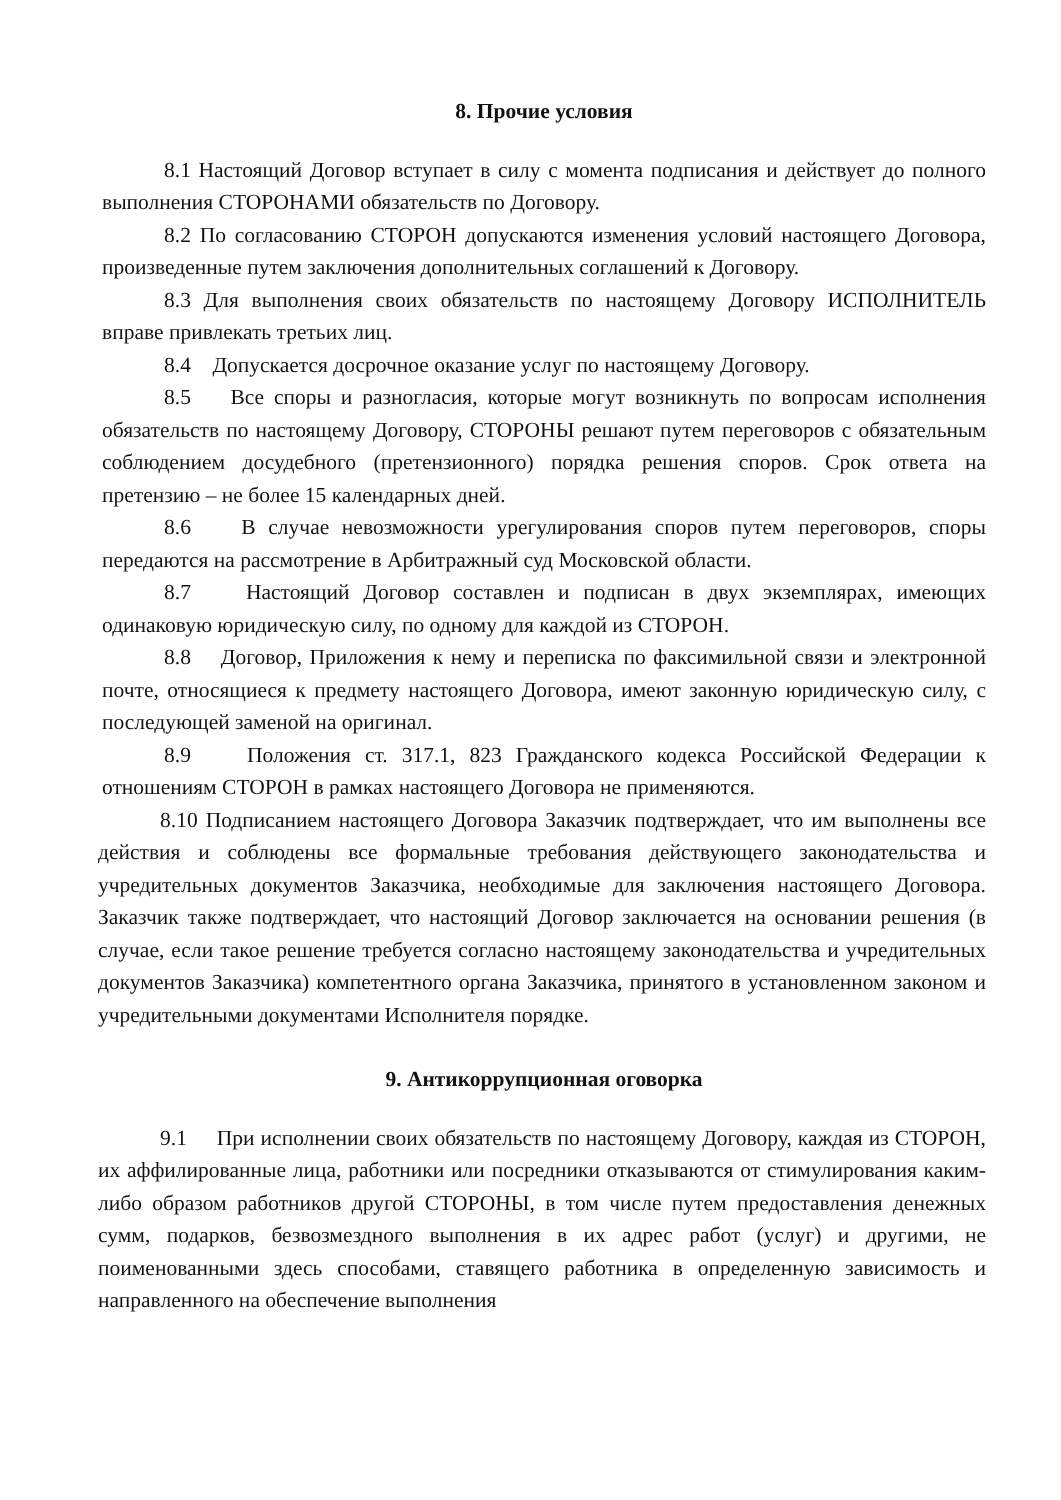8. Прочие условия
8.1 Настоящий Договор вступает в силу с момента подписания и действует до полного выполнения СТОРОНАМИ обязательств по Договору.
8.2 По согласованию СТОРОН допускаются изменения условий настоящего Договора, произведенные путем заключения дополнительных соглашений к Договору.
8.3 Для выполнения своих обязательств по настоящему Договору ИСПОЛНИТЕЛЬ вправе привлекать третьих лиц.
8.4 Допускается досрочное оказание услуг по настоящему Договору.
8.5 Все споры и разногласия, которые могут возникнуть по вопросам исполнения обязательств по настоящему Договору, СТОРОНЫ решают путем переговоров с обязательным соблюдением досудебного (претензионного) порядка решения споров. Срок ответа на претензию – не более 15 календарных дней.
8.6 В случае невозможности урегулирования споров путем переговоров, споры передаются на рассмотрение в Арбитражный суд Московской области.
8.7 Настоящий Договор составлен и подписан в двух экземплярах, имеющих одинаковую юридическую силу, по одному для каждой из СТОРОН.
8.8 Договор, Приложения к нему и переписка по факсимильной связи и электронной почте, относящиеся к предмету настоящего Договора, имеют законную юридическую силу, с последующей заменой на оригинал.
8.9 Положения ст. 317.1, 823 Гражданского кодекса Российской Федерации к отношениям СТОРОН в рамках настоящего Договора не применяются.
8.10 Подписанием настоящего Договора Заказчик подтверждает, что им выполнены все действия и соблюдены все формальные требования действующего законодательства и учредительных документов Заказчика, необходимые для заключения настоящего Договора. Заказчик также подтверждает, что настоящий Договор заключается на основании решения (в случае, если такое решение требуется согласно настоящему законодательства и учредительных документов Заказчика) компетентного органа Заказчика, принятого в установленном законом и учредительными документами Исполнителя порядке.
9. Антикоррупционная оговорка
9.1 При исполнении своих обязательств по настоящему Договору, каждая из СТОРОН, их аффилированные лица, работники или посредники отказываются от стимулирования каким-либо образом работников другой СТОРОНЫ, в том числе путем предоставления денежных сумм, подарков, безвозмездного выполнения в их адрес работ (услуг) и другими, не поименованными здесь способами, ставящего работника в определенную зависимость и направленного на обеспечение выполнения